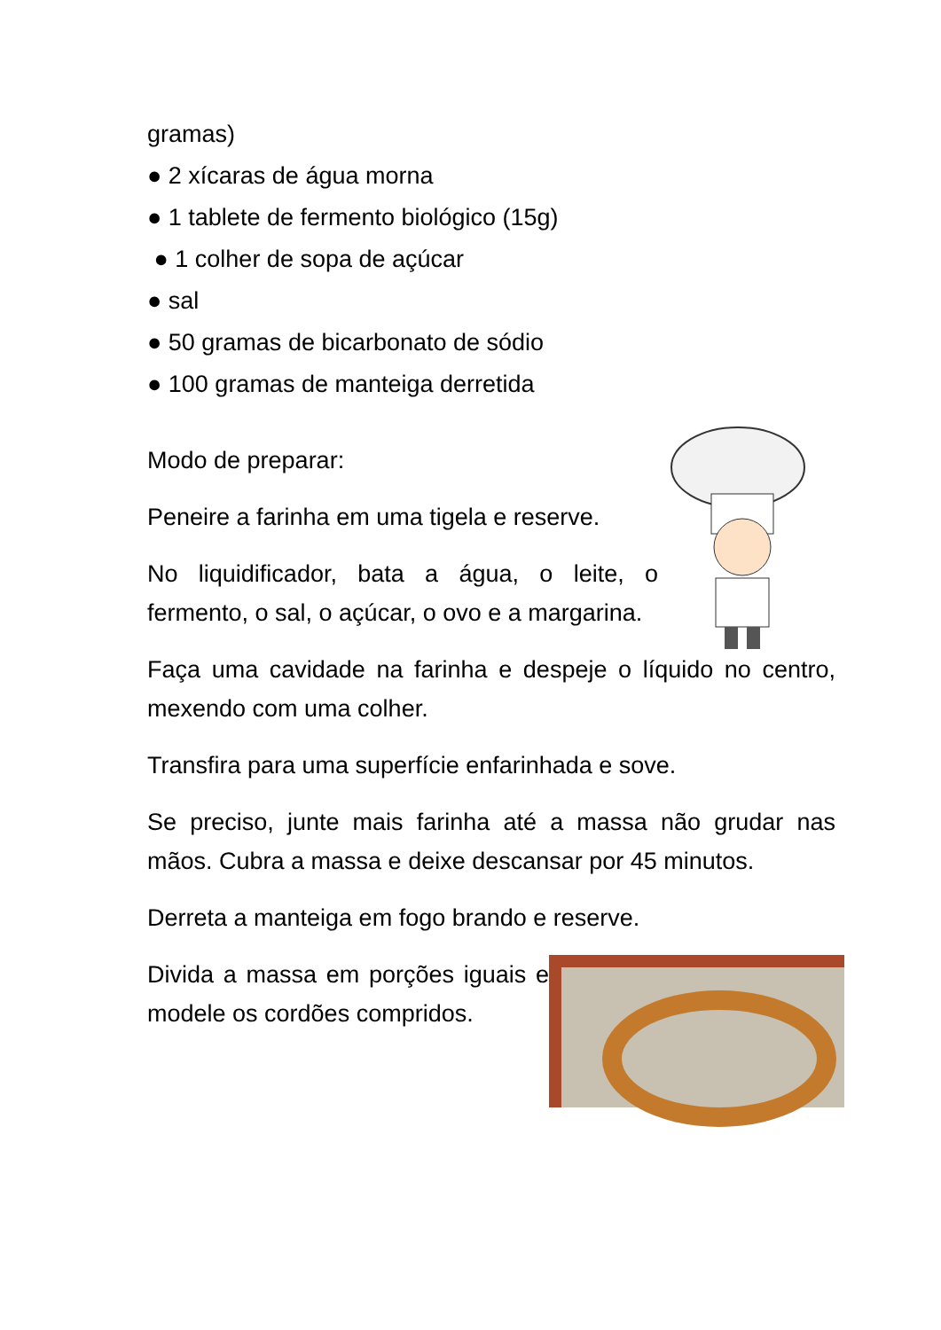gramas)
● 2 xícaras de água morna
● 1 tablete de fermento biológico (15g)
● 1 colher de sopa de açúcar
● sal
● 50 gramas de bicarbonato de sódio
● 100 gramas de manteiga derretida
Modo de preparar:
Peneire a farinha em uma tigela e reserve.
No liquidificador, bata a água, o leite, o fermento, o sal, o açúcar, o ovo e a margarina.
Faça uma cavidade na farinha e despeje o líquido no centro, mexendo com uma colher.
Transfira para uma superfície enfarinhada e sove.
Se preciso, junte mais farinha até a massa não grudar nas mãos. Cubra a massa e deixe descansar por 45 minutos.
Derreta a manteiga em fogo brando e reserve.
Divida a massa em porções iguais e modele os cordões compridos.